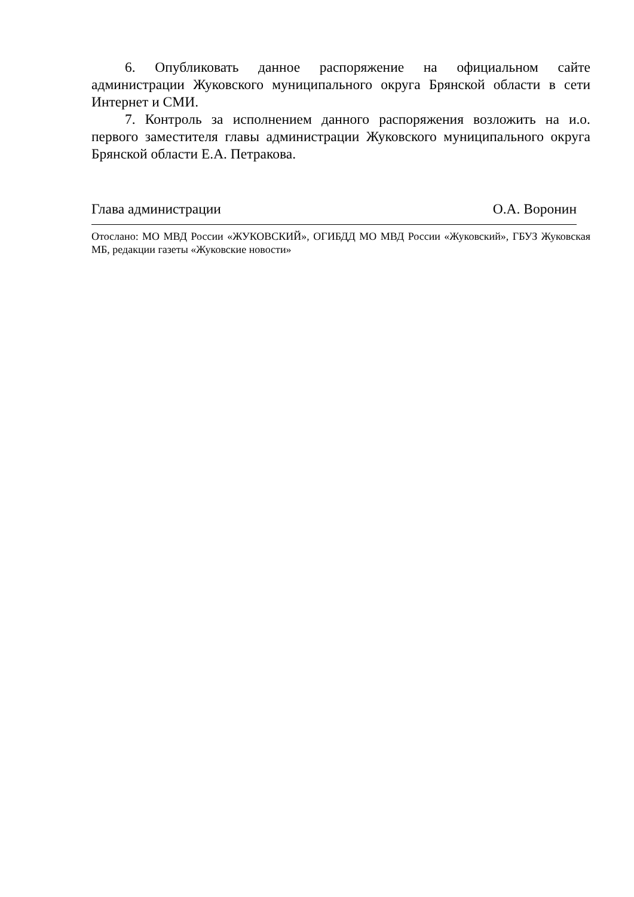6. Опубликовать данное распоряжение на официальном сайте администрации Жуковского муниципального округа Брянской области в сети Интернет и СМИ.
7. Контроль за исполнением данного распоряжения возложить на и.о. первого заместителя главы администрации Жуковского муниципального округа Брянской области Е.А. Петракова.
Глава администрации О.А. Воронин
Отослано: МО МВД России «ЖУКОВСКИЙ», ОГИБДД МО МВД России «Жуковский», ГБУЗ Жуковская МБ, редакции газеты «Жуковские новости»